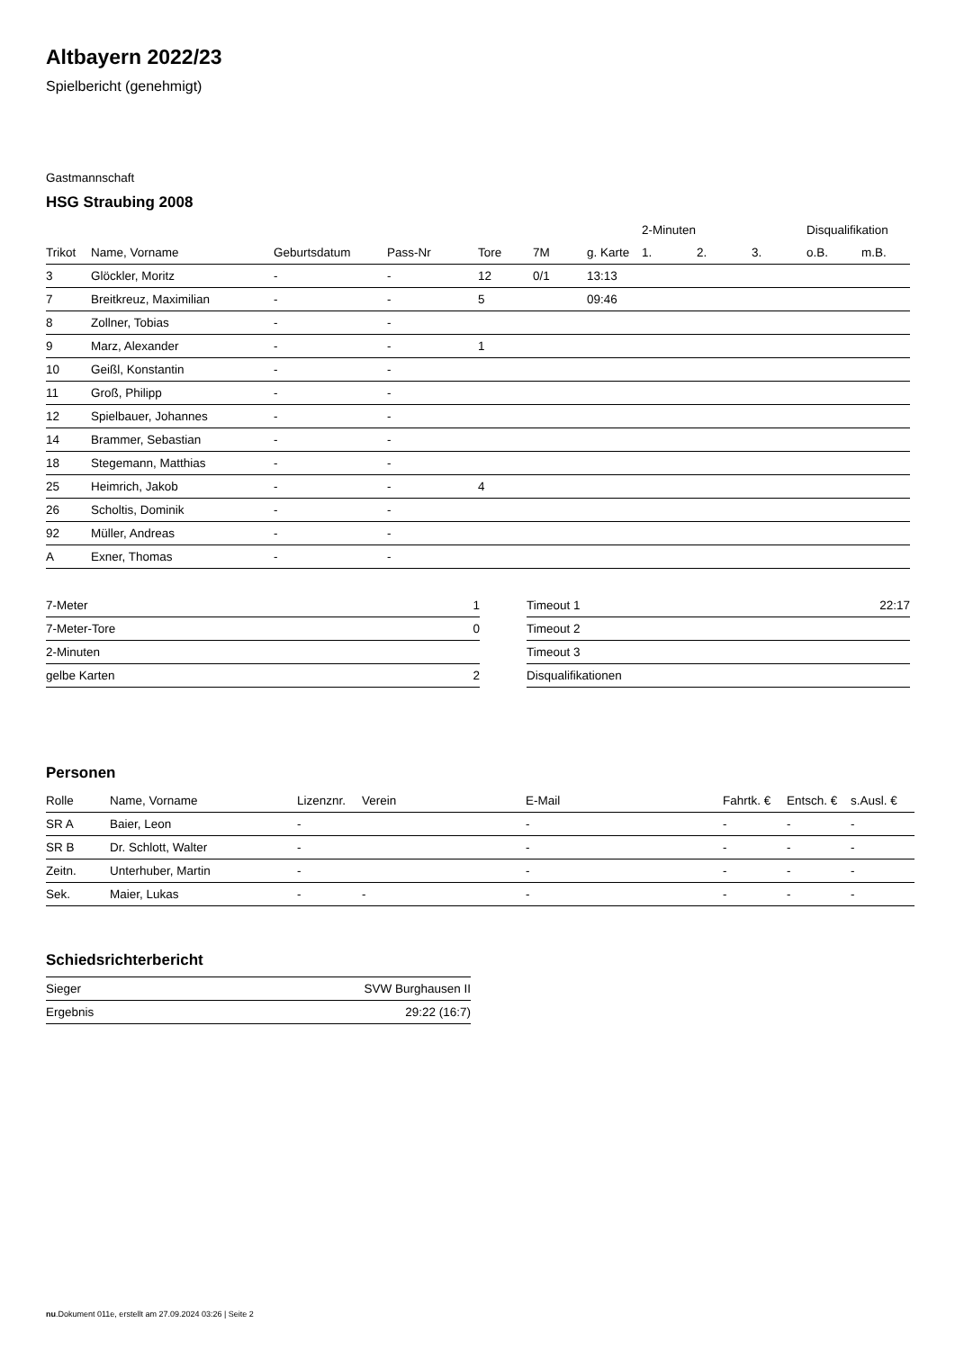Altbayern 2022/23
Spielbericht (genehmigt)
Gastmannschaft
HSG Straubing 2008
| | | | | | | | 2-Minuten | | | Disqualifikation | |
| --- | --- | --- | --- | --- | --- | --- | --- | --- | --- | --- | --- |
| Trikot | Name, Vorname | Geburtsdatum | Pass-Nr | Tore | 7M | g. Karte | 1. | 2. | 3. | o.B. | m.B. |
| 3 | Glöckler, Moritz | - | - | 12 | 0/1 | 13:13 | | | | | |
| 7 | Breitkreuz, Maximilian | - | - | 5 | | 09:46 | | | | | |
| 8 | Zollner, Tobias | - | - | | | | | | | | |
| 9 | Marz, Alexander | - | - | 1 | | | | | | | |
| 10 | Geißl, Konstantin | - | - | | | | | | | | |
| 11 | Groß, Philipp | - | - | | | | | | | | |
| 12 | Spielbauer, Johannes | - | - | | | | | | | | |
| 14 | Brammer, Sebastian | - | - | | | | | | | | |
| 18 | Stegemann, Matthias | - | - | | | | | | | | |
| 25 | Heimrich, Jakob | - | - | 4 | | | | | | | |
| 26 | Scholtis, Dominik | - | - | | | | | | | | |
| 92 | Müller, Andreas | - | - | | | | | | | | |
| A | Exner, Thomas | - | - | | | | | | | | |
| 7-Meter | 1 |
| 7-Meter-Tore | 0 |
| 2-Minuten | |
| gelbe Karten | 2 |
| Timeout 1 | 22:17 |
| Timeout 2 | |
| Timeout 3 | |
| Disqualifikationen | |
Personen
| Rolle | Name, Vorname | Lizenznr. | Verein | E-Mail | Fahrtk. € | Entsch. € | s.Ausl. € |
| --- | --- | --- | --- | --- | --- | --- | --- |
| SR A | Baier, Leon | - | | - | - | - | - |
| SR B | Dr. Schlott, Walter | - | | - | - | - | - |
| Zeitn. | Unterhuber, Martin | - | | - | - | - | - |
| Sek. | Maier, Lukas | - | - | - | - | - | - |
Schiedsrichterbericht
| Sieger | SVW Burghausen II |
| Ergebnis | 29:22 (16:7) |
nu.Dokument 011e, erstellt am 27.09.2024 03:26 | Seite 2